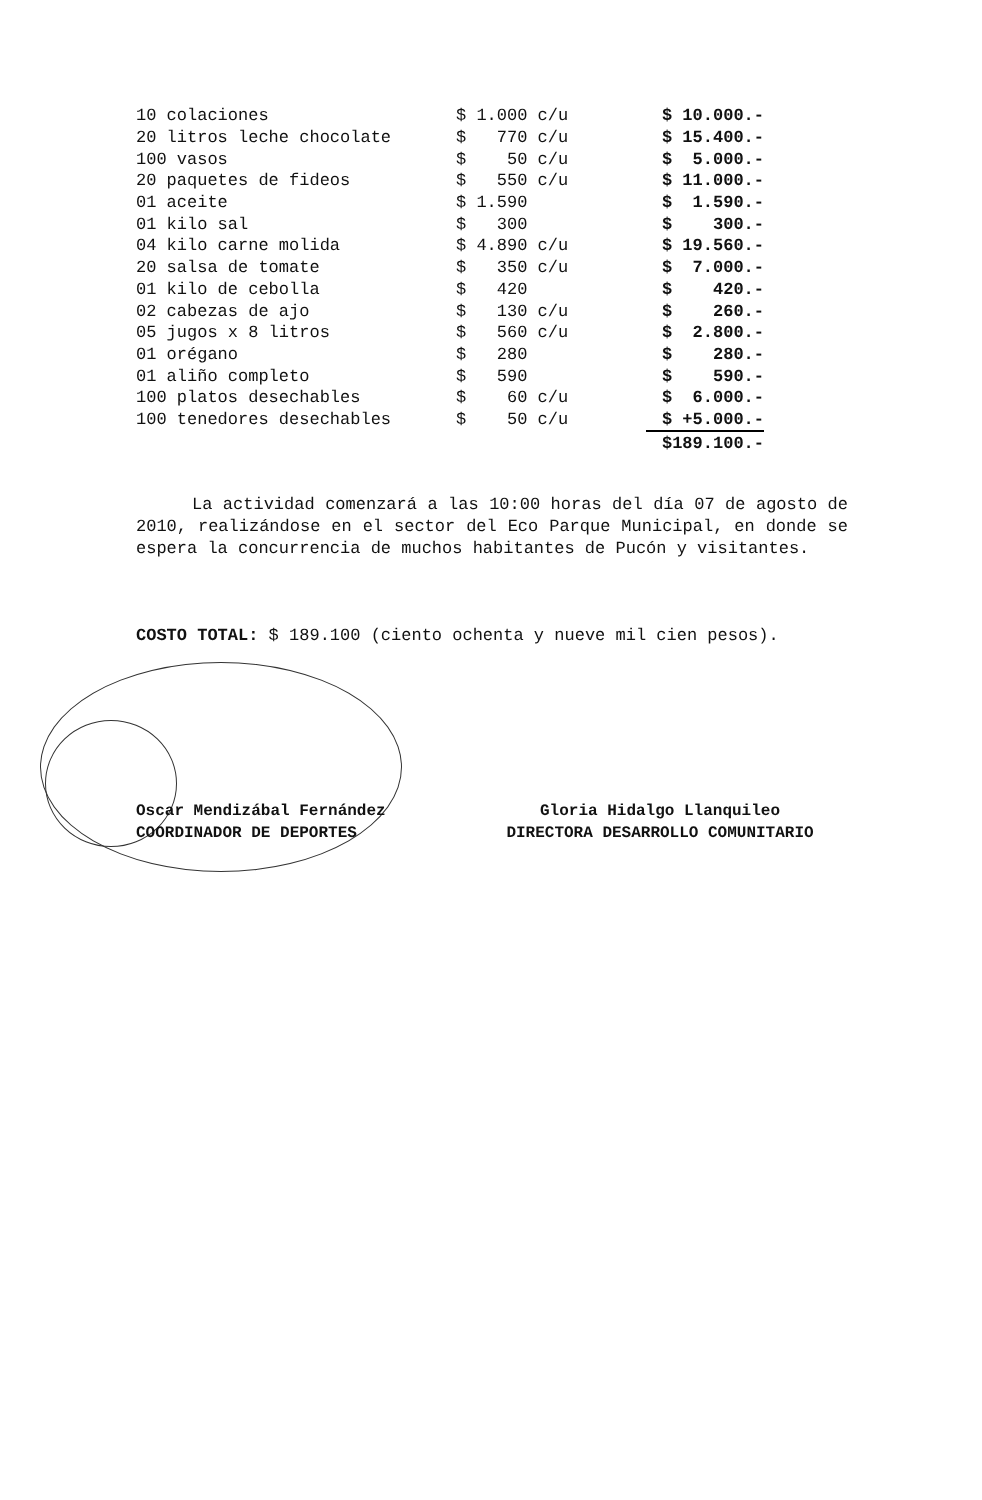| 10 colaciones | $ 1.000 c/u | $ 10.000.- |
| 20 litros leche chocolate | $ 770 c/u | $ 15.400.- |
| 100 vasos | $ 50 c/u | $ 5.000.- |
| 20 paquetes de fideos | $ 550 c/u | $ 11.000.- |
| 01 aceite | $ 1.590 | $ 1.590.- |
| 01 kilo sal | $ 300 | $ 300.- |
| 04 kilo carne molida | $ 4.890 c/u | $ 19.560.- |
| 20 salsa de tomate | $ 350 c/u | $ 7.000.- |
| 01 kilo de cebolla | $ 420 | $ 420.- |
| 02 cabezas de ajo | $ 130 c/u | $ 260.- |
| 05 jugos x 8 litros | $ 560 c/u | $ 2.800.- |
| 01 orégano | $ 280 | $ 280.- |
| 01 aliño completo | $ 590 | $ 590.- |
| 100 platos desechables | $ 60 c/u | $ 6.000.- |
| 100 tenedores desechables | $ 50 c/u | $ +5.000.- |
| | | $189.100.- |
La actividad comenzará a las 10:00 horas del día 07 de agosto de 2010, realizándose en el sector del Eco Parque Municipal, en donde se espera la concurrencia de muchos habitantes de Pucón y visitantes.
COSTO TOTAL: $ 189.100 (ciento ochenta y nueve mil cien pesos).
Oscar Mendizábal Fernández
COORDINADOR DE DEPORTES
Gloria Hidalgo Llanquileo
DIRECTORA DESARROLLO COMUNITARIO